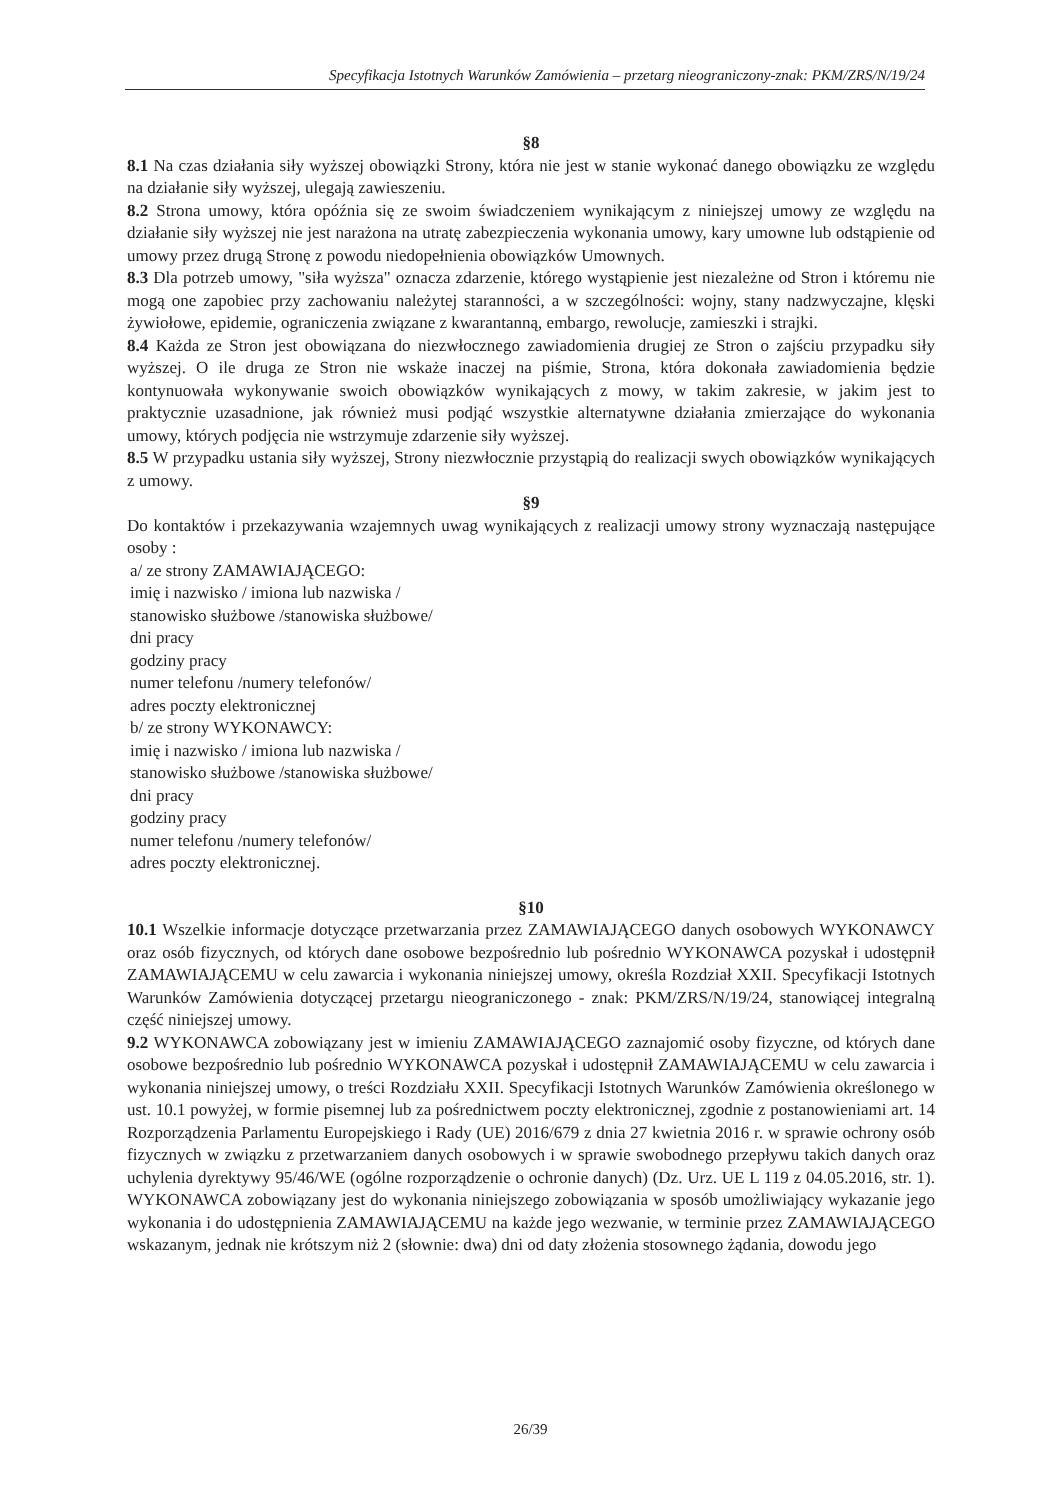Specyfikacja Istotnych Warunków Zamówienia – przetarg nieograniczony-znak: PKM/ZRS/N/19/24
§8
8.1 Na czas działania siły wyższej obowiązki Strony, która nie jest w stanie wykonać danego obowiązku ze względu na działanie siły wyższej, ulegają zawieszeniu.
8.2 Strona umowy, która opóźnia się ze swoim świadczeniem wynikającym z niniejszej umowy ze względu na działanie siły wyższej nie jest narażona na utratę zabezpieczenia wykonania umowy, kary umowne lub odstąpienie od umowy przez drugą Stronę z powodu niedopełnienia obowiązków Umownych.
8.3 Dla potrzeb umowy, "siła wyższa" oznacza zdarzenie, którego wystąpienie jest niezależne od Stron i któremu nie mogą one zapobiec przy zachowaniu należytej staranności, a w szczególności: wojny, stany nadzwyczajne, klęski żywiołowe, epidemie, ograniczenia związane z kwarantanną, embargo, rewolucje, zamieszki i strajki.
8.4 Każda ze Stron jest obowiązana do niezwłocznego zawiadomienia drugiej ze Stron o zajściu przypadku siły wyższej. O ile druga ze Stron nie wskaże inaczej na piśmie, Strona, która dokonała zawiadomienia będzie kontynuowała wykonywanie swoich obowiązków wynikających z mowy, w takim zakresie, w jakim jest to praktycznie uzasadnione, jak również musi podjąć wszystkie alternatywne działania zmierzające do wykonania umowy, których podjęcia nie wstrzymuje zdarzenie siły wyższej.
8.5 W przypadku ustania siły wyższej, Strony niezwłocznie przystąpią do realizacji swych obowiązków wynikających z umowy.
§9
Do kontaktów i przekazywania wzajemnych uwag wynikających z realizacji umowy strony wyznaczają następujące osoby :
a/ ze strony ZAMAWIAJĄCEGO:
imię i nazwisko / imiona lub nazwiska /
stanowisko służbowe /stanowiska służbowe/
dni pracy
godziny pracy
numer telefonu /numery telefonów/
adres poczty elektronicznej
b/ ze strony WYKONAWCY:
imię i nazwisko / imiona lub nazwiska /
stanowisko służbowe /stanowiska służbowe/
dni pracy
godziny pracy
numer telefonu /numery telefonów/
adres poczty elektronicznej.
§10
10.1 Wszelkie informacje dotyczące przetwarzania przez ZAMAWIAJĄCEGO danych osobowych WYKONAWCY oraz osób fizycznych, od których dane osobowe bezpośrednio lub pośrednio WYKONAWCA pozyskał i udostępnił ZAMAWIAJĄCEMU w celu zawarcia i wykonania niniejszej umowy, określa Rozdział XXII. Specyfikacji Istotnych Warunków Zamówienia dotyczącej przetargu nieograniczonego - znak: PKM/ZRS/N/19/24, stanowiącej integralną część niniejszej umowy.
9.2 WYKONAWCA zobowiązany jest w imieniu ZAMAWIAJĄCEGO zaznajomić osoby fizyczne, od których dane osobowe bezpośrednio lub pośrednio WYKONAWCA pozyskał i udostępnił ZAMAWIAJĄCEMU w celu zawarcia i wykonania niniejszej umowy, o treści Rozdziału XXII. Specyfikacji Istotnych Warunków Zamówienia określonego w ust. 10.1 powyżej, w formie pisemnej lub za pośrednictwem poczty elektronicznej, zgodnie z postanowieniami art. 14 Rozporządzenia Parlamentu Europejskiego i Rady (UE) 2016/679 z dnia 27 kwietnia 2016 r. w sprawie ochrony osób fizycznych w związku z przetwarzaniem danych osobowych i w sprawie swobodnego przepływu takich danych oraz uchylenia dyrektywy 95/46/WE (ogólne rozporządzenie o ochronie danych) (Dz. Urz. UE L 119 z 04.05.2016, str. 1). WYKONAWCA zobowiązany jest do wykonania niniejszego zobowiązania w sposób umożliwiający wykazanie jego wykonania i do udostępnienia ZAMAWIAJĄCEMU na każde jego wezwanie, w terminie przez ZAMAWIAJĄCEGO wskazanym, jednak nie krótszym niż 2 (słownie: dwa) dni od daty złożenia stosownego żądania, dowodu jego
26/39